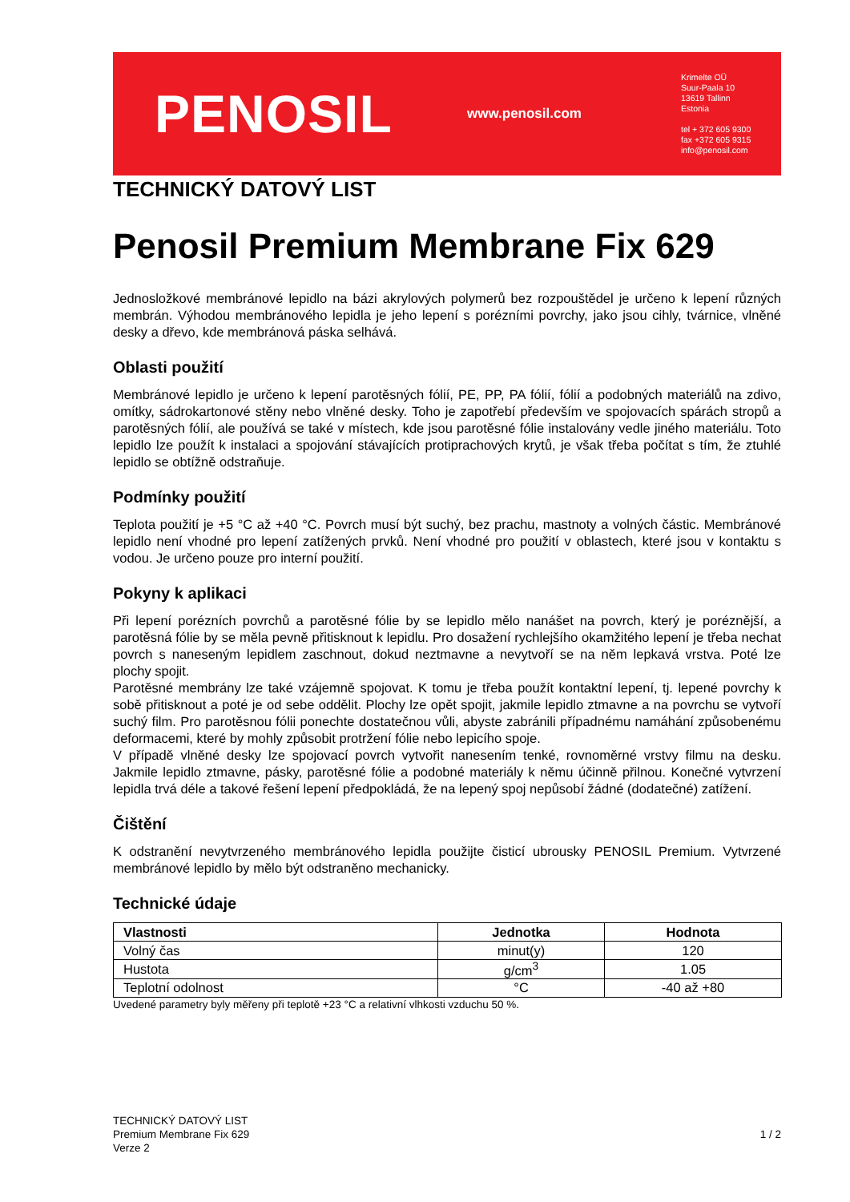PENOSIL
www.penosil.com
Krimelte OÜ
Suur-Paala 10
13619 Tallinn
Estonia
tel + 372 605 9300
fax +372 605 9315
info@penosil.com
TECHNICKÝ DATOVÝ LIST
Penosil Premium Membrane Fix 629
Jednosložkové membránové lepidlo na bázi akrylových polymerů bez rozpouštědel je určeno k lepení různých membrán. Výhodou membránového lepidla je jeho lepení s porézními povrchy, jako jsou cihly, tvárnice, vlněné desky a dřevo, kde membránová páska selhává.
Oblasti použití
Membránové lepidlo je určeno k lepení parotěsných fólií, PE, PP, PA fólií, fólií a podobných materiálů na zdivo, omítky, sádrokartonové stěny nebo vlněné desky. Toho je zapotřebí především ve spojovacích spárách stropů a parotěsných fólií, ale používá se také v místech, kde jsou parotěsné fólie instalovány vedle jiného materiálu. Toto lepidlo lze použít k instalaci a spojování stávajících protiprachových krytů, je však třeba počítat s tím, že ztuhlé lepidlo se obtížně odstraňuje.
Podmínky použití
Teplota použití je +5 °C až +40 °C. Povrch musí být suchý, bez prachu, mastnoty a volných částic. Membránové lepidlo není vhodné pro lepení zatížených prvků. Není vhodné pro použití v oblastech, které jsou v kontaktu s vodou. Je určeno pouze pro interní použití.
Pokyny k aplikaci
Při lepení porézních povrchů a parotěsné fólie by se lepidlo mělo nanášet na povrch, který je poréznější, a parotěsná fólie by se měla pevně přitisknout k lepidlu. Pro dosažení rychlejšího okamžitého lepení je třeba nechat povrch s naneseným lepidlem zaschnout, dokud neztmavne a nevytvoří se na něm lepkavá vrstva. Poté lze plochy spojit.
Parotěsné membrány lze také vzájemně spojovat. K tomu je třeba použít kontaktní lepení, tj. lepené povrchy k sobě přitisknout a poté je od sebe oddělit. Plochy lze opět spojit, jakmile lepidlo ztmavne a na povrchu se vytvoří suchý film. Pro parotěsnou fólii ponechte dostatečnou vůli, abyste zabránili případnému namáhání způsobenému deformacemi, které by mohly způsobit protržení fólie nebo lepicího spoje.
V případě vlněné desky lze spojovací povrch vytvořit nanesením tenké, rovnoměrné vrstvy filmu na desku. Jakmile lepidlo ztmavne, pásky, parotěsné fólie a podobné materiály k němu účinně přilnou. Konečné vytvrzení lepidla trvá déle a takové řešení lepení předpokládá, že na lepený spoj nepůsobí žádné (dodatečné) zatížení.
Čištění
K odstranění nevytvrzeného membránového lepidla použijte čisticí ubrousky PENOSIL Premium. Vytvrzené membránové lepidlo by mělo být odstraněno mechanicky.
Technické údaje
| Vlastnosti | Jednotka | Hodnota |
| --- | --- | --- |
| Volný čas | minut(y) | 120 |
| Hustota | g/cm<sup>3</sup> | 1.05 |
| Teplotní odolnost | °C | -40 až +80 |
Uvedené parametry byly měřeny při teplotě +23 °C a relativní vlhkosti vzduchu 50 %.
TECHNICKÝ DATOVÝ LIST
Premium Membrane Fix 629
Verze 2
1 / 2